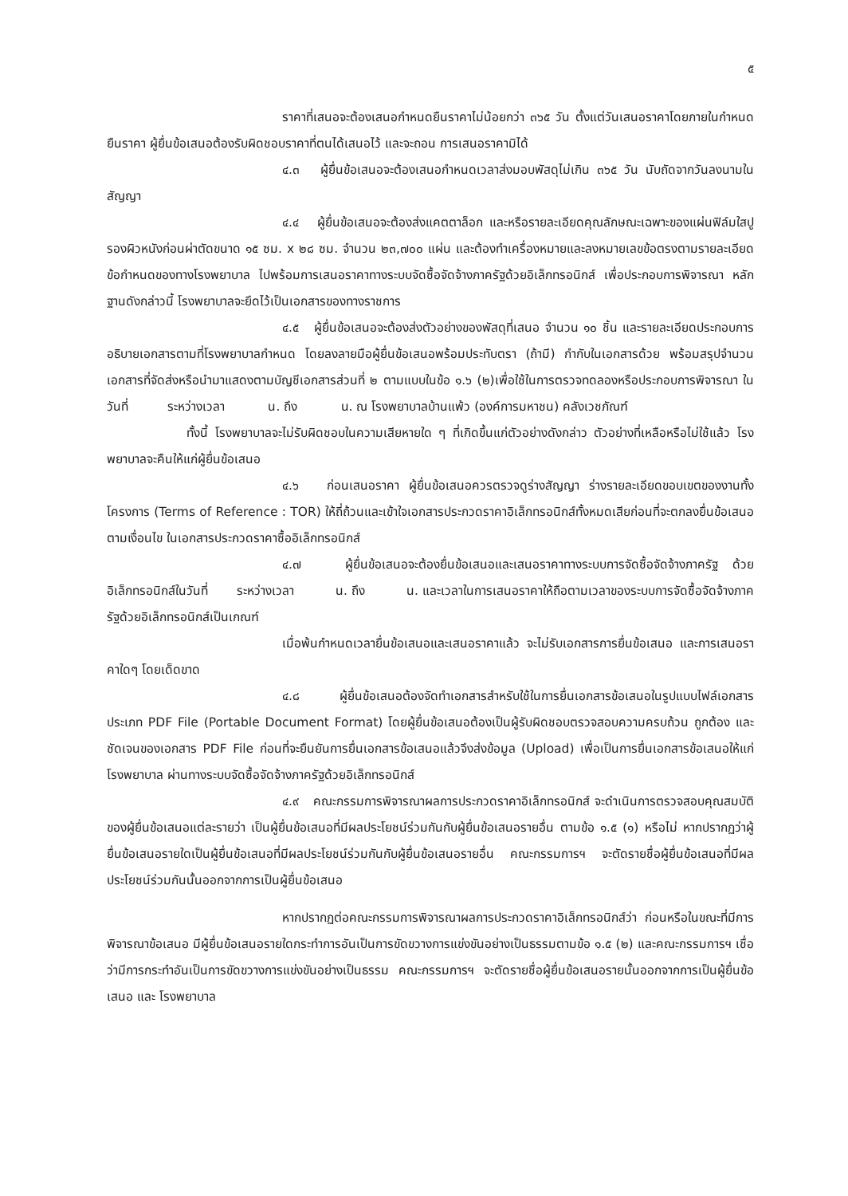๕
ราคาที่เสนอจะต้องเสนอกำหนดยืนราคาไม่น้อยกว่า ๓๖๕ วัน ตั้งแต่วันเสนอราคาโดยภายในกำหนดยืนราคา ผู้ยื่นข้อเสนอต้องรับผิดชอบราคาที่ตนได้เสนอไว้ และจะถอน การเสนอราคามิได้
๔.๓ ผู้ยื่นข้อเสนอจะต้องเสนอกำหนดเวลาส่งมอบพัสดุไม่เกิน ๓๖๕ วัน นับถัดจากวันลงนามในสัญญา
๔.๔ ผู้ยื่นข้อเสนอจะต้องส่งแคตตาล็อก และหรือรายละเอียดคุณลักษณะเฉพาะของแผ่นฟิล์มใสปูรองผิวหนังก่อนผ่าตัดขนาด ๑๕ ซม. x ๒๘ ซม. จำนวน ๒๓,๗๐๐ แผ่น และต้องทำเครื่องหมายและลงหมายเลขข้อตรงตามรายละเอียดข้อกำหนดของทางโรงพยาบาล ไปพร้อมการเสนอราคาทางระบบจัดซื้อจัดจ้างภาครัฐด้วยอิเล็กทรอนิกส์ เพื่อประกอบการพิจารณา หลักฐานดังกล่าวนี้ โรงพยาบาลจะยึดไว้เป็นเอกสารของทางราชการ
๔.๕ ผู้ยื่นข้อเสนอจะต้องส่งตัวอย่างของพัสดุที่เสนอ จำนวน ๑๐ ชิ้น และรายละเอียดประกอบการอธิบายเอกสารตามที่โรงพยาบาลกำหนด โดยลงลายมือผู้ยื่นข้อเสนอพร้อมประทับตรา (ถ้ามี) กำกับในเอกสารด้วย พร้อมสรุปจำนวนเอกสารที่จัดส่งหรือนำมาแสดงตามบัญชีเอกสารส่วนที่ ๒ ตามแบบในข้อ ๑.๖ (๒)เพื่อใช้ในการตรวจทดลองหรือประกอบการพิจารณา ในวันที่ ระหว่างเวลา น. ถึง น. ณ โรงพยาบาลบ้านแพ้ว (องค์การมหาชน) คลังเวชภัณฑ์
ทั้งนี้ โรงพยาบาลจะไม่รับผิดชอบในความเสียหายใด ๆ ที่เกิดขึ้นแก่ตัวอย่างดังกล่าว ตัวอย่างที่เหลือหรือไม่ใช้แล้ว โรงพยาบาลจะคืนให้แก่ผู้ยื่นข้อเสนอ
๔.๖ ก่อนเสนอราคา ผู้ยื่นข้อเสนอควรตรวจดูร่างสัญญา ร่างรายละเอียดขอบเขตของงานทั้งโครงการ (Terms of Reference : TOR) ให้ถี่ถ้วนและเข้าใจเอกสารประกวดราคาอิเล็กทรอนิกส์ทั้งหมดเสียก่อนที่จะตกลงยื่นข้อเสนอตามเงื่อนไข ในเอกสารประกวดราคาซื้ออิเล็กทรอนิกส์
๔.๗ ผู้ยื่นข้อเสนอจะต้องยื่นข้อเสนอและเสนอราคาทางระบบการจัดซื้อจัดจ้างภาครัฐ ด้วยอิเล็กทรอนิกส์ในวันที่ ระหว่างเวลา น. ถึง น. และเวลาในการเสนอราคาให้ถือตามเวลาของระบบการจัดซื้อจัดจ้างภาครัฐด้วยอิเล็กทรอนิกส์เป็นเกณฑ์
เมื่อพ้นกำหนดเวลายื่นข้อเสนอและเสนอราคาแล้ว จะไม่รับเอกสารการยื่นข้อเสนอ และการเสนอราคาใดๆ โดยเด็ดขาด
๔.๘ ผู้ยื่นข้อเสนอต้องจัดทำเอกสารสำหรับใช้ในการยื่นเอกสารข้อเสนอในรูปแบบไฟล์เอกสารประเภท PDF File (Portable Document Format) โดยผู้ยื่นข้อเสนอต้องเป็นผู้รับผิดชอบตรวจสอบความครบถ้วน ถูกต้อง และชัดเจนของเอกสาร PDF File ก่อนที่จะยืนยันการยื่นเอกสารข้อเสนอแล้วจึงส่งข้อมูล (Upload) เพื่อเป็นการยื่นเอกสารข้อเสนอให้แก่ โรงพยาบาล ผ่านทางระบบจัดซื้อจัดจ้างภาครัฐด้วยอิเล็กทรอนิกส์
๔.๙ คณะกรรมการพิจารณาผลการประกวดราคาอิเล็กทรอนิกส์ จะดำเนินการตรวจสอบคุณสมบัติของผู้ยื่นข้อเสนอแต่ละรายว่า เป็นผู้ยื่นข้อเสนอที่มีผลประโยชน์ร่วมกันกับผู้ยื่นข้อเสนอรายอื่น ตามข้อ ๑.๕ (๑) หรือไม่ หากปรากฏว่าผู้ยื่นข้อเสนอรายใดเป็นผู้ยื่นข้อเสนอที่มีผลประโยชน์ร่วมกันกับผู้ยื่นข้อเสนอรายอื่น คณะกรรมการฯ จะตัดรายชื่อผู้ยื่นข้อเสนอที่มีผลประโยชน์ร่วมกันนั้นออกจากการเป็นผู้ยื่นข้อเสนอ
หากปรากฏต่อคณะกรรมการพิจารณาผลการประกวดราคาอิเล็กทรอนิกส์ว่า ก่อนหรือในขณะที่มีการพิจารณาข้อเสนอ มีผู้ยื่นข้อเสนอรายใดกระทำการอันเป็นการขัดขวางการแข่งขันอย่างเป็นธรรมตามข้อ ๑.๕ (๒) และคณะกรรมการฯ เชื่อว่ามีการกระทำอันเป็นการขัดขวางการแข่งขันอย่างเป็นธรรม คณะกรรมการฯ จะตัดรายชื่อผู้ยื่นข้อเสนอรายนั้นออกจากการเป็นผู้ยื่นข้อเสนอ และ โรงพยาบาล